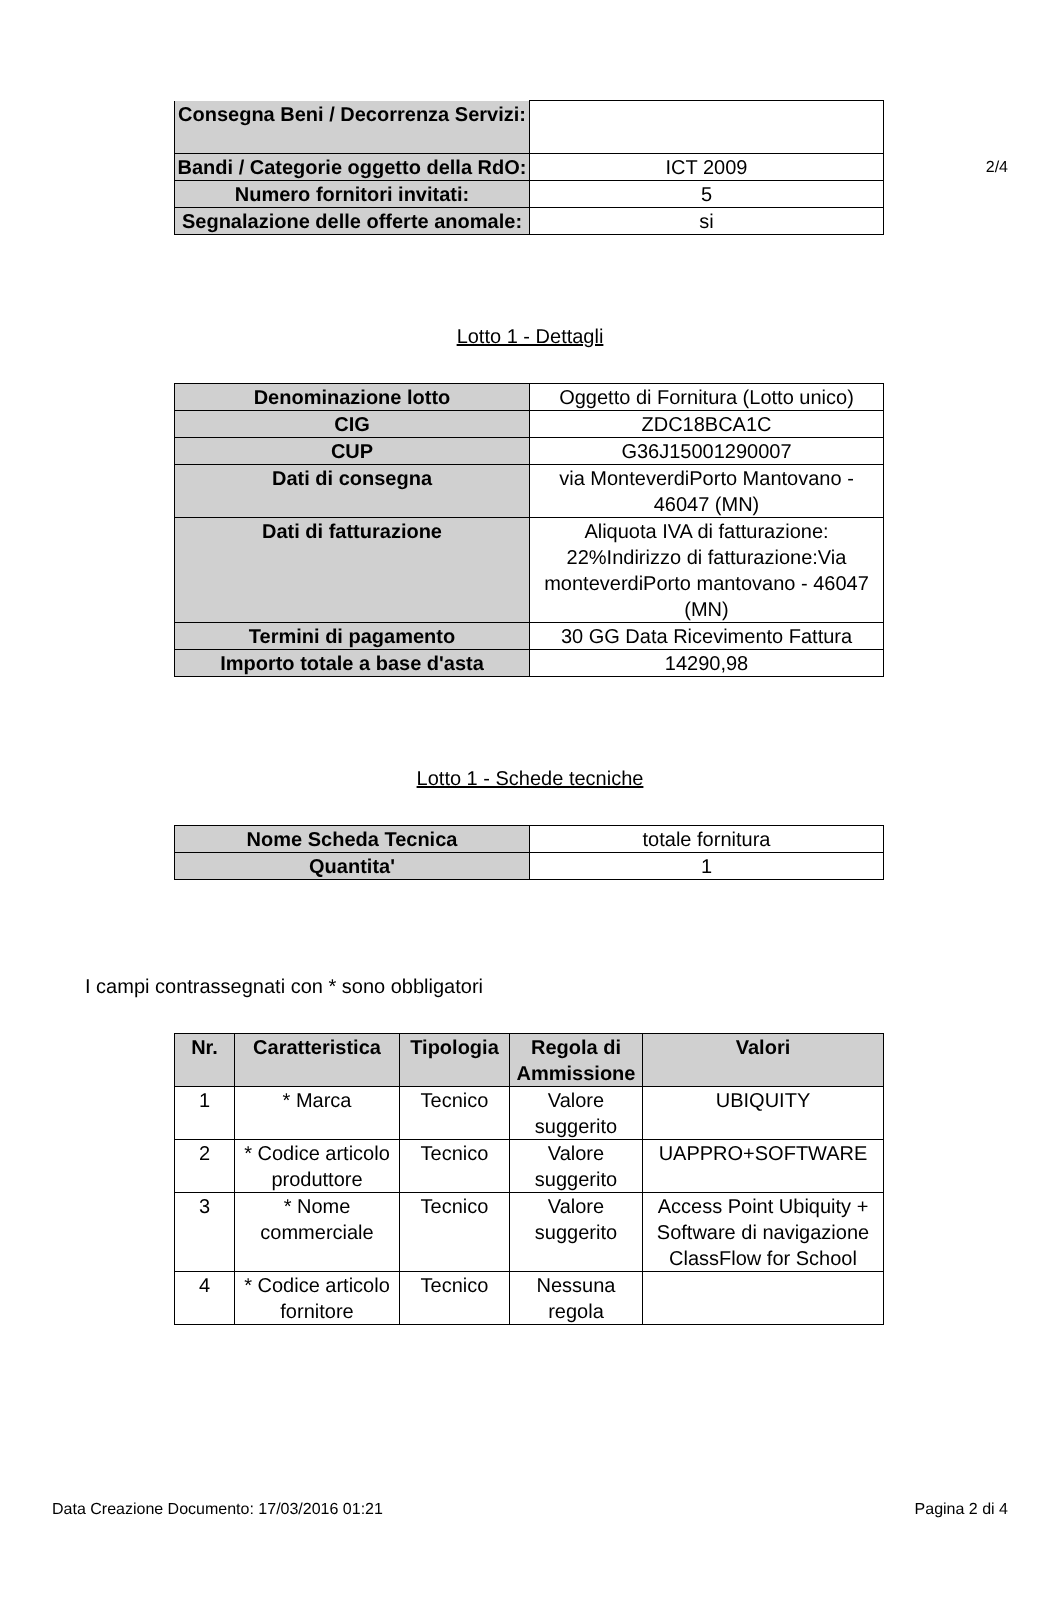2/4
| Consegna Beni / Decorrenza Servizi: | |
| Bandi / Categorie oggetto della RdO: | ICT 2009 |
| Numero fornitori invitati: | 5 |
| Segnalazione delle offerte anomale: | si |
Lotto 1 - Dettagli
| Denominazione lotto | Oggetto di Fornitura (Lotto unico) |
| CIG | ZDC18BCA1C |
| CUP | G36J15001290007 |
| Dati di consegna | via MonteverdiPorto Mantovano - 46047 (MN) |
| Dati di fatturazione | Aliquota IVA di fatturazione: 22%Indirizzo di fatturazione:Via monteverdiPorto mantovano - 46047 (MN) |
| Termini di pagamento | 30 GG Data Ricevimento Fattura |
| Importo totale a base d'asta | 14290,98 |
Lotto 1 - Schede tecniche
| Nome Scheda Tecnica | totale fornitura |
| Quantita' | 1 |
I campi contrassegnati con * sono obbligatori
| Nr. | Caratteristica | Tipologia | Regola di Ammissione | Valori |
| --- | --- | --- | --- | --- |
| 1 | * Marca | Tecnico | Valore suggerito | UBIQUITY |
| 2 | * Codice articolo produttore | Tecnico | Valore suggerito | UAPPRO+SOFTWARE |
| 3 | * Nome commerciale | Tecnico | Valore suggerito | Access Point Ubiquity + Software di navigazione ClassFlow for School |
| 4 | * Codice articolo fornitore | Tecnico | Nessuna regola | |
Data Creazione Documento: 17/03/2016 01:21 Pagina 2 di 4